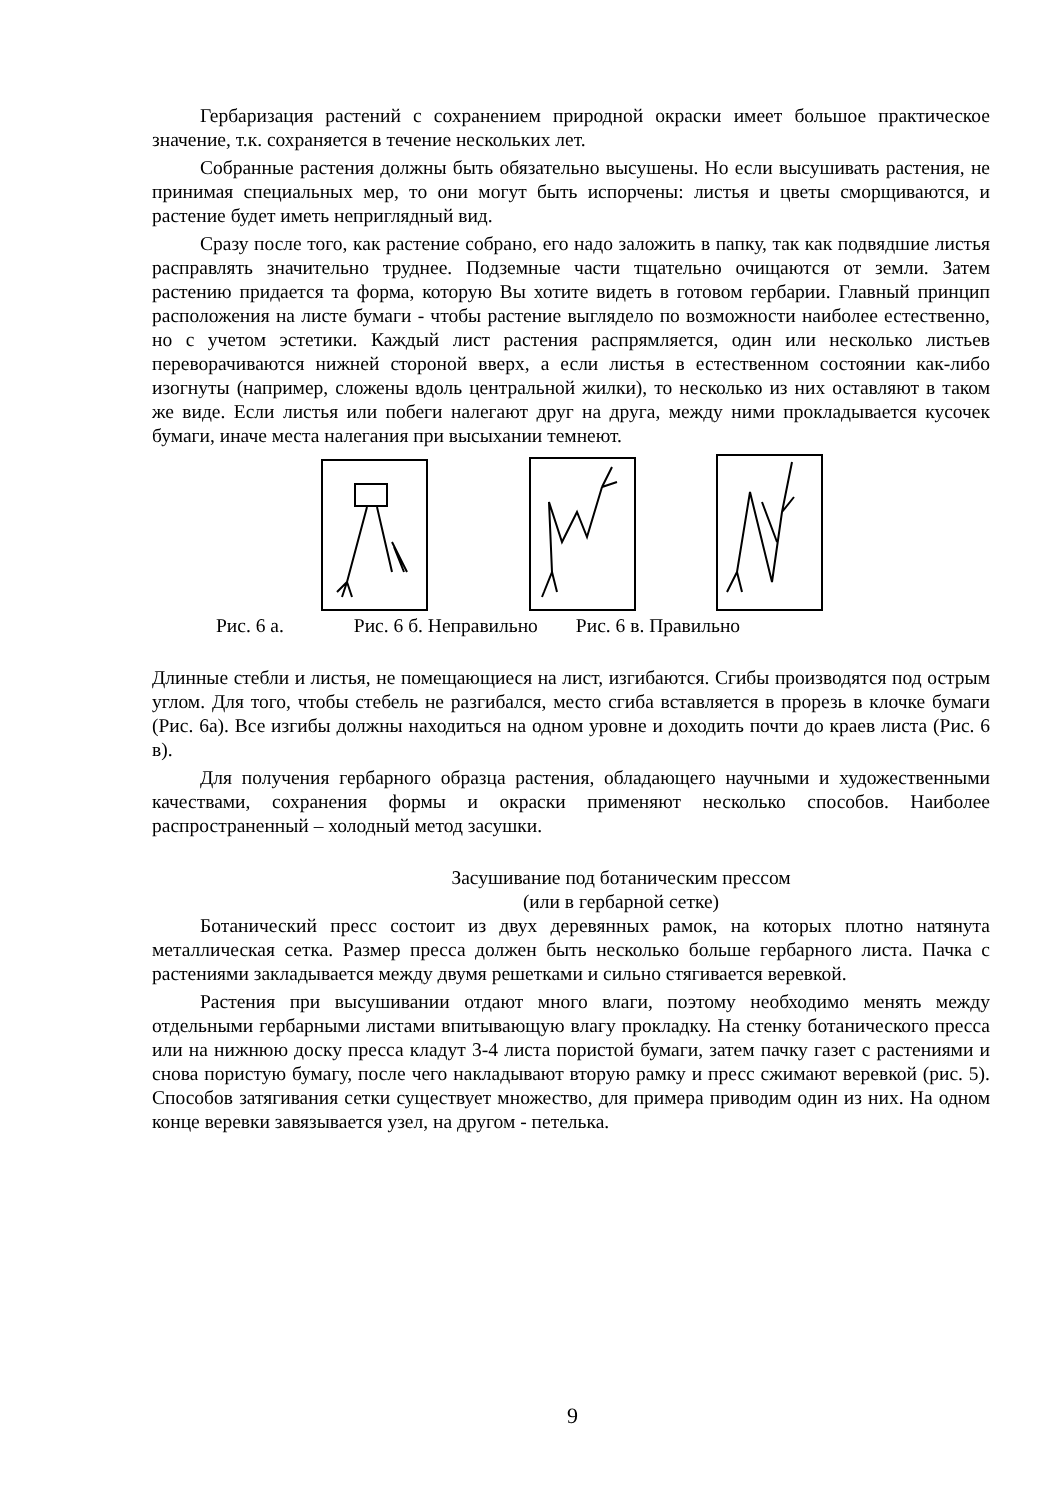Гербаризация растений с сохранением природной окраски имеет большое практическое значение, т.к. сохраняется в течение нескольких лет.
Собранные растения должны быть обязательно высушены. Но если высушивать растения, не принимая специальных мер, то они могут быть испорчены: листья и цветы сморщиваются, и растение будет иметь неприглядный вид.
Сразу после того, как растение собрано, его надо заложить в папку, так как подвядшие листья расправлять значительно труднее. Подземные части тщательно очищаются от земли. Затем растению придается та форма, которую Вы хотите видеть в готовом гербарии. Главный принцип расположения на листе бумаги - чтобы растение выглядело по возможности наиболее естественно, но с учетом эстетики. Каждый лист растения распрямляется, один или несколько листьев переворачиваются нижней стороной вверх, а если листья в естественном состоянии как-либо изогнуты (например, сложены вдоль центральной жилки), то несколько из них оставляют в таком же виде. Если листья или побеги налегают друг на друга, между ними прокладывается кусочек бумаги, иначе места налегания при высыхании темнеют.
Рис. 6 а. Рис. 6 б. Неправильно Рис. 6 в. Правильно
Длинные стебли и листья, не помещающиеся на лист, изгибаются. Сгибы производятся под острым углом. Для того, чтобы стебель не разгибался, место сгиба вставляется в прорезь в клочке бумаги (Рис. 6а). Все изгибы должны находиться на одном уровне и доходить почти до краев листа (Рис. 6 в).
Для получения гербарного образца растения, обладающего научными и художественными качествами, сохранения формы и окраски применяют несколько способов. Наиболее распространенный – холодный метод засушки.
Засушивание под ботаническим прессом
(или в гербарной сетке)
Ботанический пресс состоит из двух деревянных рамок, на которых плотно натянута металлическая сетка. Размер пресса должен быть несколько больше гербарного листа. Пачка с растениями закладывается между двумя решетками и сильно стягивается веревкой.
Растения при высушивании отдают много влаги, поэтому необходимо менять между отдельными гербарными листами впитывающую влагу прокладку. На стенку ботанического пресса или на нижнюю доску пресса кладут 3-4 листа пористой бумаги, затем пачку газет с растениями и снова пористую бумагу, после чего накладывают вторую рамку и пресс сжимают веревкой (рис. 5). Способов затягивания сетки существует множество, для примера приводим один из них. На одном конце веревки завязывается узел, на другом - петелька.
9